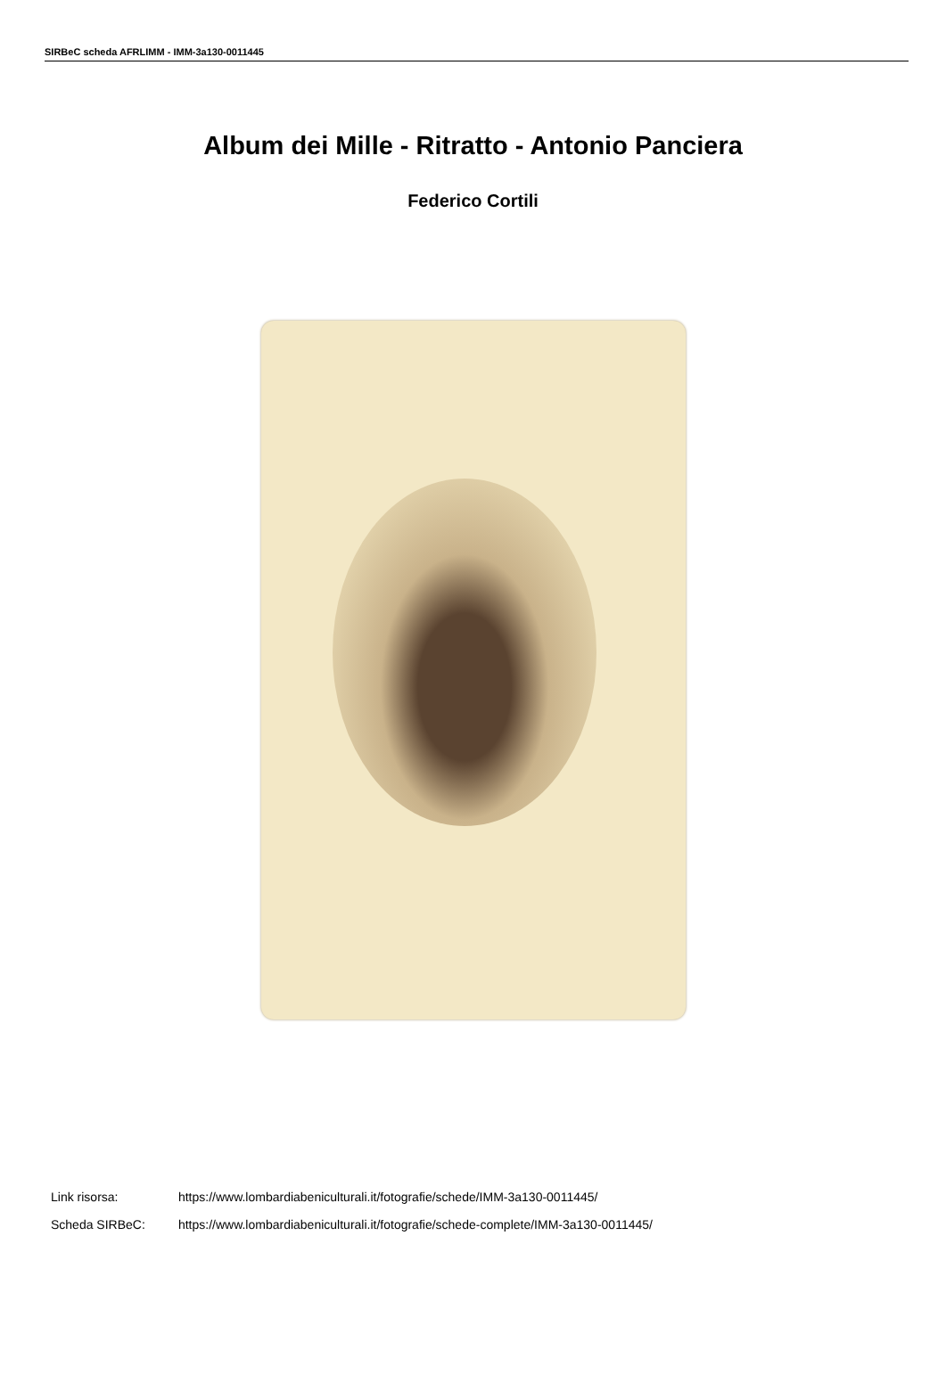SIRBeC scheda AFRLIMM - IMM-3a130-0011445
Album dei Mille - Ritratto - Antonio Panciera
Federico Cortili
Link risorsa: https://www.lombardiabeniculturali.it/fotografie/schede/IMM-3a130-0011445/
Scheda SIRBeC: https://www.lombardiabeniculturali.it/fotografie/schede-complete/IMM-3a130-0011445/